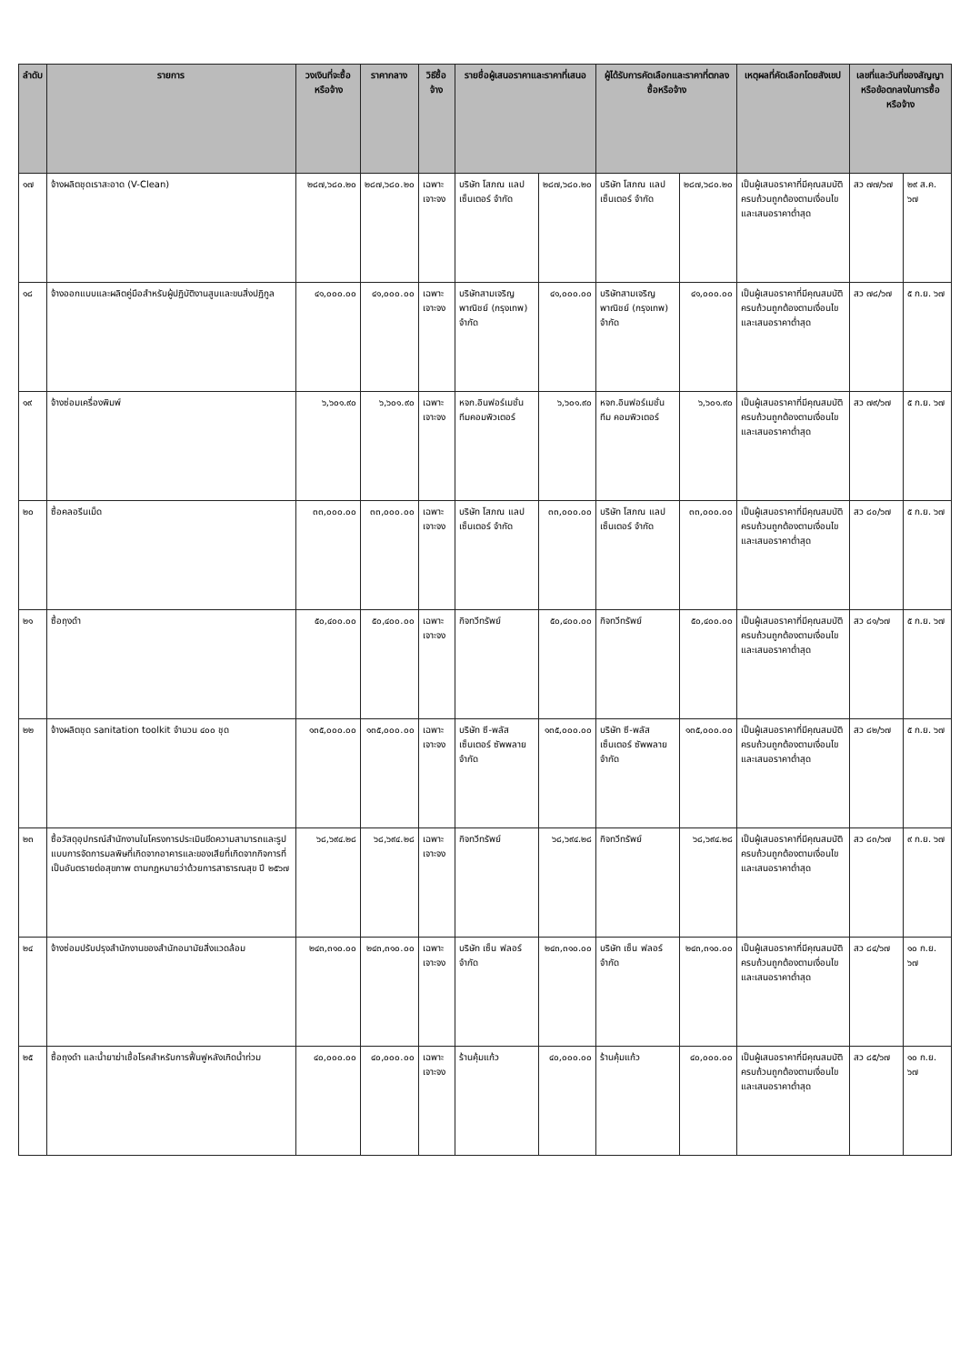| ลำดับ | รายการ | วงเงินที่จะซื้อหรือจ้าง | ราคากลาง | วิธีซื้อจ้าง | รายชื่อผู้เสนอราคาและราคาที่เสนอ | | ผู้ได้รับการคัดเลือกและราคาที่ตกลงซื้อหรือจ้าง | | เหตุผลที่คัดเลือกโดยสังเขป | เลขที่และวันที่ของสัญญาหรือข้อตกลงในการซื้อหรือจ้าง | |
| --- | --- | --- | --- | --- | --- | --- | --- | --- | --- | --- | --- |
| ๑๗ | จ้างผลิตชุดเราสะอาด (V-Clean) | ๒๘๗,๖๘๐.๒๐ | ๒๘๗,๖๘๐.๒๐ | เฉพาะเจาะจง | บริษัท โสภณ แลป เซ็นเตอร์ จำกัด | ๒๘๗,๖๘๐.๒๐ | บริษัท โสภณ แลป เซ็นเตอร์ จำกัด | ๒๘๗,๖๘๐.๒๐ | เป็นผู้เสนอราคาที่มีคุณสมบัติครบถ้วนถูกต้องตามเงื่อนไขและเสนอราคาต่ำสุด | สว ๗๗/๖๗ | ๒๙ ส.ค. ๖๗ |
| ๑๘ | จ้างออกแบบและผลิตคู่มือสำหรับผู้ปฏิบัติงานสูบและขนสิ่งปฏิกูล | ๔๑,๐๐๐.๐๐ | ๔๑,๐๐๐.๐๐ | เฉพาะเจาะจง | บริษัทสามเจริญพาณิชย์ (กรุงเทพ) จำกัด | ๔๑,๐๐๐.๐๐ | บริษัทสามเจริญพาณิชย์ (กรุงเทพ) จำกัด | ๔๑,๐๐๐.๐๐ | เป็นผู้เสนอราคาที่มีคุณสมบัติครบถ้วนถูกต้องตามเงื่อนไขและเสนอราคาต่ำสุด | สว ๗๘/๖๗ | ๕ ก.ย. ๖๗ |
| ๑๙ | จ้างซ่อมเครื่องพิมพ์ | ๖,๖๐๑.๙๐ | ๖,๖๐๑.๙๐ | เฉพาะเจาะจง | หจก.อินฟอร์เมชั่น ทีมคอมพิวเตอร์ | ๖,๖๐๑.๙๐ | หจก.อินฟอร์เมชั่น ทีม คอมพิวเตอร์ | ๖,๖๐๑.๙๐ | เป็นผู้เสนอราคาที่มีคุณสมบัติครบถ้วนถูกต้องตามเงื่อนไขและเสนอราคาต่ำสุด | สว ๗๙/๖๗ | ๕ ก.ย. ๖๗ |
| ๒๐ | ซื้อคลอรีนเม็ด | ๓๓,๐๐๐.๐๐ | ๓๓,๐๐๐.๐๐ | เฉพาะเจาะจง | บริษัท โสภณ แลป เซ็นเตอร์ จำกัด | ๓๓,๐๐๐.๐๐ | บริษัท โสภณ แลป เซ็นเตอร์ จำกัด | ๓๓,๐๐๐.๐๐ | เป็นผู้เสนอราคาที่มีคุณสมบัติครบถ้วนถูกต้องตามเงื่อนไขและเสนอราคาต่ำสุด | สว ๘๐/๖๗ | ๕ ก.ย. ๖๗ |
| ๒๑ | ซื้อถุงดำ | ๕๐,๔๐๐.๐๐ | ๕๐,๔๐๐.๐๐ | เฉพาะเจาะจง | กิจทวีทรัพย์ | ๕๐,๔๐๐.๐๐ | กิจทวีทรัพย์ | ๕๐,๔๐๐.๐๐ | เป็นผู้เสนอราคาที่มีคุณสมบัติครบถ้วนถูกต้องตามเงื่อนไขและเสนอราคาต่ำสุด | สว ๘๑/๖๗ | ๕ ก.ย. ๖๗ |
| ๒๒ | จ้างผลิตชุด sanitation toolkit จำนวน ๔๐๐ ชุด | ๑๓๕,๐๐๐.๐๐ | ๑๓๕,๐๐๐.๐๐ | เฉพาะเจาะจง | บริษัท ซี-พลัส เซ็นเตอร์ ซัพพลาย จำกัด | ๑๓๕,๐๐๐.๐๐ | บริษัท ซี-พลัส เซ็นเตอร์ ซัพพลาย จำกัด | ๑๓๕,๐๐๐.๐๐ | เป็นผู้เสนอราคาที่มีคุณสมบัติครบถ้วนถูกต้องตามเงื่อนไขและเสนอราคาต่ำสุด | สว ๘๒/๖๗ | ๕ ก.ย. ๖๗ |
| ๒๓ | ซื้อวัสดุอุปกรณ์สำนักงานในโครงการประเมินขีดความสามารถและรูปแบบการจัดการมลพิษที่เกิดจากอาคารและของเสียที่เกิดจากกิจการที่เป็นอันตรายต่อสุขภาพ ตามกฎหมายว่าด้วยการสาธารณสุข ปี ๒๕๖๗ | ๖๘,๖๙๔.๒๘ | ๖๘,๖๙๔.๒๘ | เฉพาะเจาะจง | กิจทวีทรัพย์ | ๖๘,๖๙๔.๒๘ | กิจทวีทรัพย์ | ๖๘,๖๙๔.๒๘ | เป็นผู้เสนอราคาที่มีคุณสมบัติครบถ้วนถูกต้องตามเงื่อนไขและเสนอราคาต่ำสุด | สว ๘๓/๖๗ | ๙ ก.ย. ๖๗ |
| ๒๔ | จ้างซ่อมปรับปรุงสำนักงานของสำนักอนามัยสิ่งแวดล้อม | ๒๔๓,๓๑๐.๐๐ | ๒๔๓,๓๑๐.๐๐ | เฉพาะเจาะจง | บริษัท เซ็น ฟลอร์ จำกัด | ๒๔๓,๓๑๐.๐๐ | บริษัท เซ็น ฟลอร์ จำกัด | ๒๔๓,๓๑๐.๐๐ | เป็นผู้เสนอราคาที่มีคุณสมบัติครบถ้วนถูกต้องตามเงื่อนไขและเสนอราคาต่ำสุด | สว ๘๔/๖๗ | ๑๐ ก.ย. ๖๗ |
| ๒๕ | ซื้อถุงดำ และน้ำยาฆ่าเชื้อโรคสำหรับการฟื้นฟูหลังเกิดน้ำท่วม | ๔๐,๐๐๐.๐๐ | ๔๐,๐๐๐.๐๐ | เฉพาะเจาะจง | ร้านคุ้มแก้ว | ๔๐,๐๐๐.๐๐ | ร้านคุ้มแก้ว | ๔๐,๐๐๐.๐๐ | เป็นผู้เสนอราคาที่มีคุณสมบัติครบถ้วนถูกต้องตามเงื่อนไขและเสนอราคาต่ำสุด | สว ๘๕/๖๗ | ๑๐ ก.ย. ๖๗ |